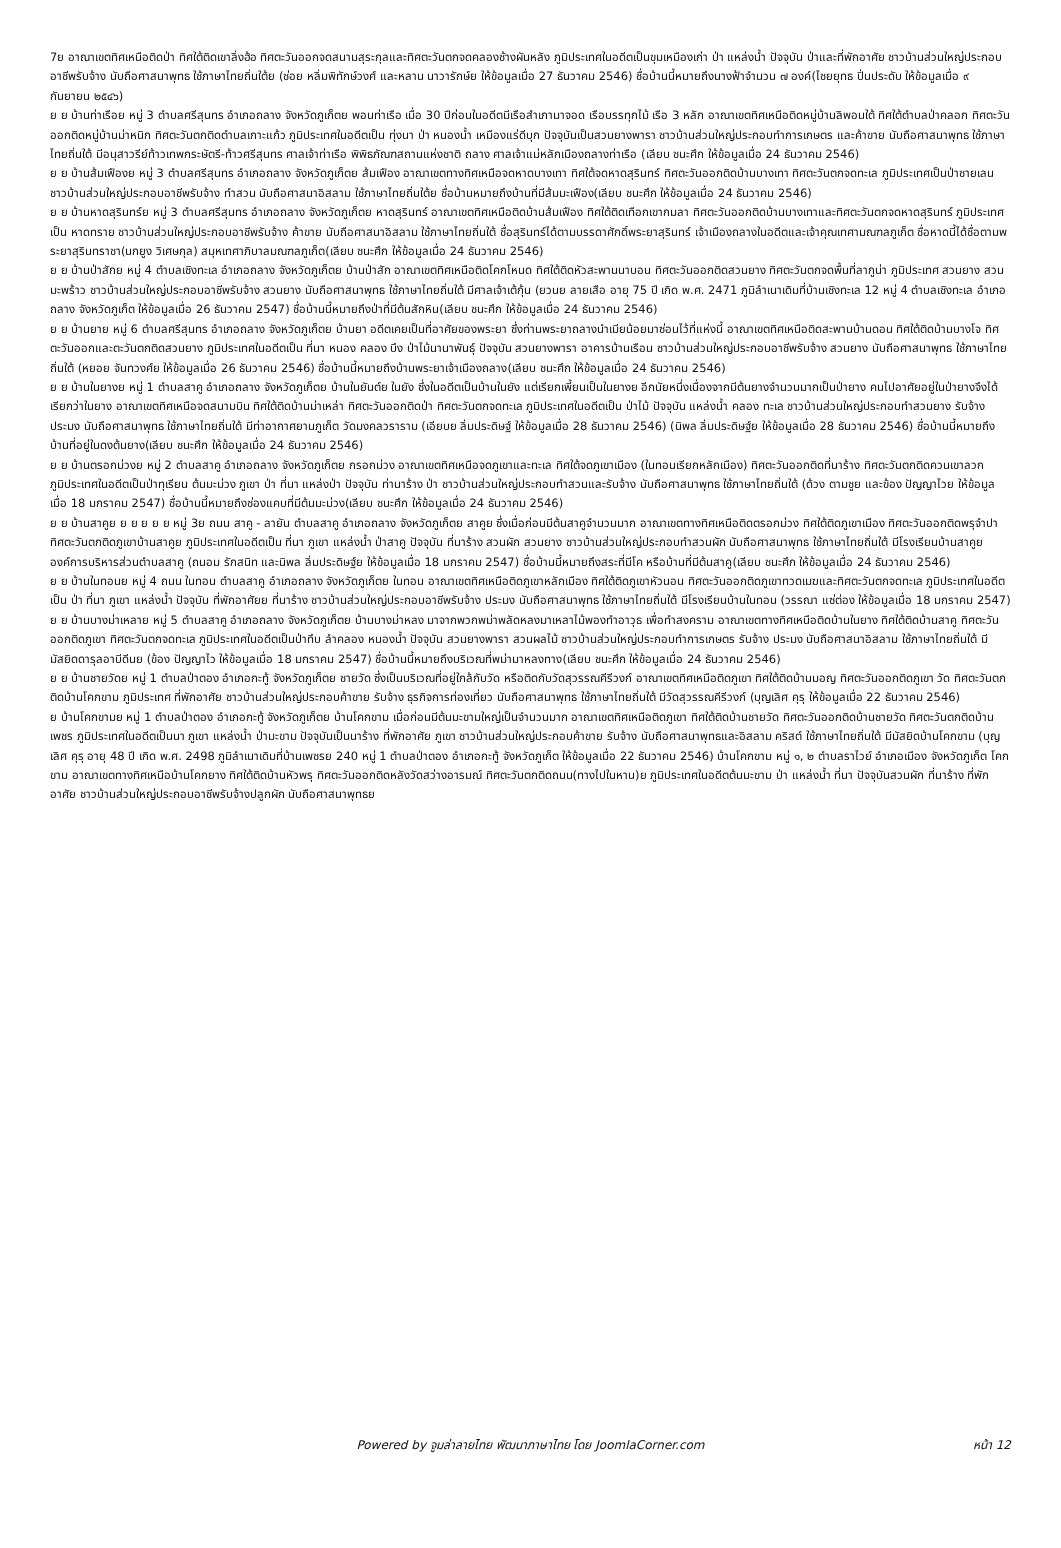7ย อาณาเขตทิศเหนือติดป่า ทิศใต้ติดเขาลิ่งฮ้อ ทิศตะวันออกจดสนามสุระกุลและทิศตะวันตกจดคลองช้างผันหลัง ภูมิประเทศในอดีตเป็นขุมเหมืองเก่า ป่า แหล่งน้ำ ปัจจุบัน ป่าและที่พักอาศัย ชาวบ้านส่วนใหญ่ประกอบอาชีพรับจ้าง นับถือศาสนาพุทธ ใช้ภาษาไทยถิ่นใต้ย (ช่อย หลิ่มพิทักษ์วงศ์ และหลาน นาวารักษ์ย ให้ข้อมูลเมื่อ 27 ธันวาคม 2546) ชื่อบ้านนี้หมายถึงนางฟ้าจำนวน ๗ องค์(ไชยยุทธ ปิ่นประดับ ให้ข้อมูลเมื่อ ๙ กันยายน ๒๕๔๖)
ย ย บ้านท่าเรือย หมู่ 3 ตำบลศรีสุนทร อำเภอถลาง จังหวัดภูเก็ตย พอนท่าเรือ เมื่อ 30 ปีก่อนในอดีตมีเรือสำเภามาจอด เรือบรรทุกไม้ เรือ 3 หลัก อาณาเขตทิศเหนือติดหมู่บ้านลิพอนใต้ ทิศใต้ตำบลป่าคลอก ทิศตะวันออกติดหมู่บ้านม่าหนิก ทิศตะวันตกติดตำบลเกาะแก้ว ภูมิประเทศในอดีตเป็น ทุ่งนา ป่า หนองน้ำ เหมืองแร่ดีบุก ปัจจุบันเป็นสวนยางพารา ชาวบ้านส่วนใหญ่ประกอบทำการเกษตร และค้าขาย นับถือศาสนาพุทธ ใช้ภาษาไทยถิ่นใต้ มีอนุสาวรีย์ท้าวเทพกระษัตรี-ท้าวศรีสุนทร ศาลเจ้าท่าเรือ พิพิธภัณฑสถานแห่งชาติ ถลาง ศาลเจ้าแม่หลักเมืองถลางท่าเรือ (เลียบ ชนะศึก ให้ข้อมูลเมื่อ 24 ธันวาคม 2546)
ย ย บ้านส้มเฟืองย หมู่ 3 ตำบลศรีสุนทร อำเภอถลาง จังหวัดภูเก็ตย ส้มเฟือง อาณาเขตทางทิศเหนือจดหาดบางเทา ทิศใต้จดหาดสุรินทร์ ทิศตะวันออกติดบ้านบางเทา ทิศตะวันตกจดทะเล ภูมิประเทศเป็นป่าชายเลน ชาวบ้านส่วนใหญ่ประกอบอาชีพรับจ้าง ทำสวน นับถือศาสนาอิสลาม ใช้ภาษาไทยถิ่นใต้ย ชื่อบ้านหมายถึงบ้านที่มีส้มมะเฟือง(เลียบ ชนะศึก ให้ข้อมูลเมื่อ 24 ธันวาคม 2546)
ย ย บ้านหาดสุรินทร์ย หมู่ 3 ตำบลศรีสุนทร อำเภอถลาง จังหวัดภูเก็ตย หาดสุรินทร์ อาณาเขตทิศเหนือติดบ้านส้มเฟือง ทิศใต้ติดเทือกเขากมลา ทิศตะวันออกติดบ้านบางเทาและทิศตะวันตกจดหาดสุรินทร์ ภูมิประเทศเป็น หาดทราย ชาวบ้านส่วนใหญ่ประกอบอาชีพรับจ้าง ค้าขาย นับถือศาสนาอิสลาม ใช้ภาษาไทยถิ่นใต้ ชื่อสุรินทร์ได้ตามบรรดาศักดิ์พระยาสุรินทร์ เจ้าเมืองถลางในอดีตและเจ้าคุณเทศามณฑลภูเก็ต ชื่อหาดนี้ได้ชื่อตามพระยาสุรินทราชา(นกยูง วิเศษกุล) สมุหเทศาภิบาลมณฑลภูเก็ต(เลียบ ชนะศึก ให้ข้อมูลเมื่อ 24 ธันวาคม 2546)
ย ย บ้านป่าสักย หมู่ 4 ตำบลเชิงทะเล อำเภอถลาง จังหวัดภูเก็ตย บ้านป่าสัก อาณาเขตทิศเหนือติดโคกโหนด ทิศใต้ติดหัวสะพานนาบอน ทิศตะวันออกติดสวนยาง ทิศตะวันตกจดพื้นที่ลากูน่า ภูมิประเทศ สวนยาง สวนมะพร้าว ชาวบ้านส่วนใหญ่ประกอบอาชีพรับจ้าง สวนยาง นับถือศาสนาพุทธ ใช้ภาษาไทยถิ่นใต้ มีศาลเจ้าเต้กุ้น (ยวนย ลายเสือ อายุ 75 ปี เกิด พ.ศ. 2471 ภูมิลำเนาเดิมที่บ้านเชิงทะเล 12 หมู่ 4 ตำบลเชิงทะเล อำเภอถลาง จังหวัดภูเก็ต ให้ข้อมูลเมื่อ 26 ธันวาคม 2547) ชื่อบ้านนี้หมายถึงป่าที่มีต้นสักหิน(เลียบ ชนะศึก ให้ข้อมูลเมื่อ 24 ธันวาคม 2546)
ย ย บ้านยาย หมู่ 6 ตำบลศรีสุนทร อำเภอถลาง จังหวัดภูเก็ตย บ้านยา อดีตเคยเป็นที่อาศัยของพระยา ซึ่งท่านพระยาถลางนำเมียน้อยมาซ่อนไว้ที่แห่งนี้ อาณาเขตทิศเหนือติดสะพานบ้านดอน ทิศใต้ติดบ้านบางโจ ทิศตะวันออกและตะวันตกติดสวนยาง ภูมิประเทศในอดีตเป็น ที่นา หนอง คลอง บึง ป่าไม้นานาพันธุ์ ปัจจุบัน สวนยางพารา อาคารบ้านเรือน ชาวบ้านส่วนใหญ่ประกอบอาชีพรับจ้าง สวนยาง นับถือศาสนาพุทธ ใช้ภาษาไทยถิ่นใต้ (หยอย จันทวงศ์ย ให้ข้อมูลเมื่อ 26 ธันวาคม 2546) ชื่อบ้านนี้หมายถึงบ้านพระยาเจ้าเมืองถลาง(เลียบ ชนะศึก ให้ข้อมูลเมื่อ 24 ธันวาคม 2546)
ย ย บ้านในยางย หมู่ 1 ตำบลสาคู อำเภอถลาง จังหวัดภูเก็ตย บ้านในยันต์ย ในยัง ซึ่งในอดีตเป็นบ้านในยัง แต่เรียกเพี้ยนเป็นในยางย อีกนัยหนึ่งเนื่องจากมีต้นยางจำนวนมากเป็นป่ายาง คนไปอาศัยอยู่ในป่ายางจึงได้เรียกว่าในยาง อาณาเขตทิศเหนือจดสนามบิน ทิศใต้ติดบ้านม่าเหล่า ทิศตะวันออกติดป่า ทิศตะวันตกจดทะเล ภูมิประเทศในอดีตเป็น ป่าไม้ ปัจจุบัน แหล่งน้ำ คลอง ทะเล ชาวบ้านส่วนใหญ่ประกอบทำสวนยาง รับจ้าง ประมง นับถือศาสนาพุทธ ใช้ภาษาไทยถิ่นใต้ มีท่าอากาศยานภูเก็ต วัดมงคลวราราม (เอียบย ลิ่มประดิษฐ์ ให้ข้อมูลเมื่อ 28 ธันวาคม 2546) (นิพล ลิ่มประดิษฐ์ย ให้ข้อมูลเมื่อ 28 ธันวาคม 2546) ชื่อบ้านนี้หมายถึงบ้านที่อยู่ในดงต้นยาง(เลียบ ชนะศึก ให้ข้อมูลเมื่อ 24 ธันวาคม 2546)
ย ย บ้านตรอกม่วงย หมู่ 2 ตำบลสาคู อำเภอถลาง จังหวัดภูเก็ตย กรอกม่วง อาณาเขตทิศเหนือจดภูเขาและทะเล ทิศใต้จดภูเขาเมือง (ในทอนเรียกหลักเมือง) ทิศตะวันออกติดที่นาร้าง ทิศตะวันตกติดควนเขาลวก ภูมิประเทศในอดีตเป็นป่าทุเรียน ต้นมะม่วง ภูเขา ป่า ที่นา แหล่งป่า ปัจจุบัน ท่านาร้าง ป่า ชาวบ้านส่วนใหญ่ประกอบทำสวนและรับจ้าง นับถือศาสนาพุทธ ใช้ภาษาไทยถิ่นใต้ (ด้วง ตามชูย และข้อง ปัญญาไวย ให้ข้อมูลเมื่อ 18 มกราคม 2547) ชื่อบ้านนี้หมายถึงช่องแคบที่มีต้นมะม่วง(เลียบ ชนะศึก ให้ข้อมูลเมื่อ 24 ธันวาคม 2546)
ย ย บ้านสาคูย ย ย ย ย ย หมู่ 3ย ถนน สาคู - ลายัน ตำบลสาคู อำเภอถลาง จังหวัดภูเก็ตย สาคูย ซึ่งเมื่อก่อนมีต้นสาคูจำนวนมาก อาณาเขตทางทิศเหนือติดตรอกม่วง ทิศใต้ติดภูเขาเมือง ทิศตะวันออกติดพรุจำปา ทิศตะวันตกติดภูเขาบ้านสาคูย ภูมิประเทศในอดีตเป็น ที่นา ภูเขา แหล่งน้ำ ป่าสาคู ปัจจุบัน ที่นาร้าง สวนผัก สวนยาง ชาวบ้านส่วนใหญ่ประกอบทำสวนผัก นับถือศาสนาพุทธ ใช้ภาษาไทยถิ่นใต้ มีโรงเรียนบ้านสาคูย องค์การบริหารส่วนตำบลสาคู (ถนอม รักสนิท และนิพล ลิ่มประดิษฐ์ย ให้ข้อมูลเมื่อ 18 มกราคม 2547) ชื่อบ้านนี้หมายถึงสระที่มีโค หรือบ้านที่มีต้นสาคู(เลียบ ชนะศึก ให้ข้อมูลเมื่อ 24 ธันวาคม 2546)
ย ย บ้านในทอนย หมู่ 4 ถนน ในทอน ตำบลสาคู อำเภอถลาง จังหวัดภูเก็ตย ในทอน อาณาเขตทิศเหนือติดภูเขาหลักเมือง ทิศใต้ติดภูเขาหัวนอน ทิศตะวันออกติดภูเขาทวดเมฆและทิศตะวันตกจดทะเล ภูมิประเทศในอดีตเป็น ป่า ที่นา ภูเขา แหล่งน้ำ ปัจจุบัน ที่พักอาศัยย ที่นาร้าง ชาวบ้านส่วนใหญ่ประกอบอาชีพรับจ้าง ประมง นับถือศาสนาพุทธ ใช้ภาษาไทยถิ่นใต้ มีโรงเรียนบ้านในทอน (วรรณา แซ่ต่อง ให้ข้อมูลเมื่อ 18 มกราคม 2547)
ย ย บ้านบางม่าเหลาย หมู่ 5 ตำบลสาคู อำเภอถลาง จังหวัดภูเก็ตย บ้านบางม่าหลง มาจากพวกพม่าพลัดหลงมาเหลาไม้พองทำอาวุธ เพื่อทำสงคราม อาณาเขตทางทิศเหนือติดบ้านในยาง ทิศใต้ติดบ้านสาคู ทิศตะวันออกติดภูเขา ทิศตะวันตกจดทะเล ภูมิประเทศในอดีตเป็นป่าทึบ ลำคลอง หนองน้ำ ปัจจุบัน สวนยางพารา สวนผลไม้ ชาวบ้านส่วนใหญ่ประกอบทำการเกษตร รับจ้าง ประมง นับถือศาสนาอิสลาม ใช้ภาษาไทยถิ่นใต้ มีมัสยิดดารุลอาบีดีนย (ข้อง ปัญญาไว ให้ข้อมูลเมื่อ 18 มกราคม 2547) ชื่อบ้านนี้หมายถึงบริเวณที่พม่ามาหลงทาง(เลียบ ชนะศึก ให้ข้อมูลเมื่อ 24 ธันวาคม 2546)
ย ย บ้านชายวัดย หมู่ 1 ตำบลป่าตอง อำเภอกะทู้ จังหวัดภูเก็ตย ชายวัด ซึ่งเป็นบริเวณที่อยู่ใกล้กับวัด หรือติดกับวัดสุวรรณคีรีวงก์ อาณาเขตทิศเหนือติดภูเขา ทิศใต้ติดบ้านมอญ ทิศตะวันออกติดภูเขา วัด ทิศตะวันตกติดบ้านโคกขาม ภูมิประเทศ ที่พักอาศัย ชาวบ้านส่วนใหญ่ประกอบค้าขาย รับจ้าง ธุรกิจการท่องเที่ยว นับถือศาสนาพุทธ ใช้ภาษาไทยถิ่นใต้ มีวัดสุวรรณคีรีวงก์ (บุญเลิศ คุรุ ให้ข้อมูลเมื่อ 22 ธันวาคม 2546)
ย บ้านโคกขามย หมู่ 1 ตำบลป่าตอง อำเภอกะทู้ จังหวัดภูเก็ตย บ้านโคกขาม เมื่อก่อนมีต้นมะขามใหญ่เป็นจำนวนมาก อาณาเขตทิศเหนือติดภูเขา ทิศใต้ติดบ้านชายวัด ทิศตะวันออกติดบ้านชายวัด ทิศตะวันตกติดบ้านเพชร ภูมิประเทศในอดีตเป็นนา ภูเขา แหล่งน้ำ ป่ามะขาม ปัจจุบันเป็นนาร้าง ที่พักอาศัย ภูเขา ชาวบ้านส่วนใหญ่ประกอบค้าขาย รับจ้าง นับถือศาสนาพุทธและอิสลาม คริสต์ ใช้ภาษาไทยถิ่นใต้ มีมัสยิดบ้านโคกขาม (บุญเลิศ คุรุ อายุ 48 ปี เกิด พ.ศ. 2498 ภูมิลำเนาเดิมที่บ้านเพชรย 240 หมู่ 1 ตำบลป่าตอง อำเภอกะทู้ จังหวัดภูเก็ต ให้ข้อมูลเมื่อ 22 ธันวาคม 2546) บ้านโคกขาม หมู่ ๑, ๒ ตำบลราไวย์ อำเภอเมือง จังหวัดภูเก็ต โคกขาม อาณาเขตทางทิศเหนือบ้านโคกยาง ทิศใต้ติดบ้านหัวพรุ ทิศตะวันออกติดหลังวัดสว่างอารมณ์ ทิศตะวันตกติดถนน(ทางไปในหาน)ย ภูมิประเทศในอดีตต้นมะขาม ป่า แหล่งน้ำ ที่นา ปัจจุบันสวนผัก ที่นาร้าง ที่พักอาศัย ชาวบ้านส่วนใหญ่ประกอบอาชีพรับจ้างปลูกผัก นับถือศาสนาพุทธย
Powered by จูมล่าลายไทย พัฒนาภาษาไทย โดย JoomlaCorner.com
หน้า 12